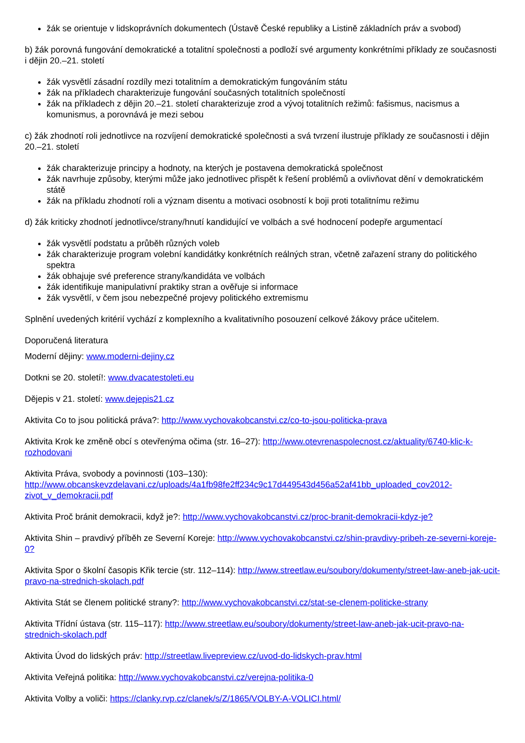žák se orientuje v lidskoprávních dokumentech (Ústavě České republiky a Listině základních práv a svobod)
b) žák porovná fungování demokratické a totalitní společnosti a podloží své argumenty konkrétními příklady ze současnosti i dějin 20.–21. století
žák vysvětlí zásadní rozdíly mezi totalitním a demokratickým fungováním státu
žák na příkladech charakterizuje fungování současných totalitních společností
žák na příkladech z dějin 20.–21. století charakterizuje zrod a vývoj totalitních režimů: fašismus, nacismus a komunismus, a porovnává je mezi sebou
c) žák zhodnotí roli jednotlivce na rozvíjení demokratické společnosti a svá tvrzení ilustruje příklady ze současnosti i dějin 20.–21. století
žák charakterizuje principy a hodnoty, na kterých je postavena demokratická společnost
žák navrhuje způsoby, kterými může jako jednotlivec přispět k řešení problémů a ovlivňovat dění v demokratickém státě
žák na příkladu zhodnotí roli a význam disentu a motivaci osobností k boji proti totalitnímu režimu
d) žák kriticky zhodnotí jednotlivce/strany/hnutí kandidující ve volbách a své hodnocení podepře argumentací
žák vysvětlí podstatu a průběh různých voleb
žák charakterizuje program volební kandidátky konkrétních reálných stran, včetně zařazení strany do politického spektra
žák obhajuje své preference strany/kandidáta ve volbách
žák identifikuje manipulativní praktiky stran a ověřuje si informace
žák vysvětlí, v čem jsou nebezpečné projevy politického extremismu
Splnění uvedených kritérií vychází z komplexního a kvalitativního posouzení celkové žákovy práce učitelem.
Doporučená literatura
Moderní dějiny: www.moderni-dejiny.cz
Dotkni se 20. století!: www.dvacatestoleti.eu
Dějepis v 21. století: www.dejepis21.cz
Aktivita Co to jsou politická práva?: http://www.vychovakobcanstvi.cz/co-to-jsou-politicka-prava
Aktivita Krok ke změně obcí s otevřenýma očima (str. 16–27): http://www.otevrenaspolecnost.cz/aktuality/6740-klic-k-rozhodovani
Aktivita Práva, svobody a povinnosti (103–130):
http://www.obcanskevzdelavani.cz/uploads/4a1fb98fe2ff234c9c17d449543d456a52af41bb_uploaded_cov2012-zivot_v_demokracii.pdf
Aktivita Proč bránit demokracii, když je?: http://www.vychovakobcanstvi.cz/proc-branit-demokracii-kdyz-je?
Aktivita Shin – pravdivý příběh ze Severní Koreje: http://www.vychovakobcanstvi.cz/shin-pravdivy-pribeh-ze-severni-koreje-0?
Aktivita Spor o školní časopis Křik tercie (str. 112–114): http://www.streetlaw.eu/soubory/dokumenty/street-law-aneb-jak-ucit-pravo-na-strednich-skolach.pdf
Aktivita Stát se členem politické strany?: http://www.vychovakobcanstvi.cz/stat-se-clenem-politicke-strany
Aktivita Třídní ústava (str. 115–117): http://www.streetlaw.eu/soubory/dokumenty/street-law-aneb-jak-ucit-pravo-na-strednich-skolach.pdf
Aktivita Úvod do lidských práv: http://streetlaw.livepreview.cz/uvod-do-lidskych-prav.html
Aktivita Veřejná politika: http://www.vychovakobcanstvi.cz/verejna-politika-0
Aktivita Volby a voliči: https://clanky.rvp.cz/clanek/s/Z/1865/VOLBY-A-VOLICI.html/